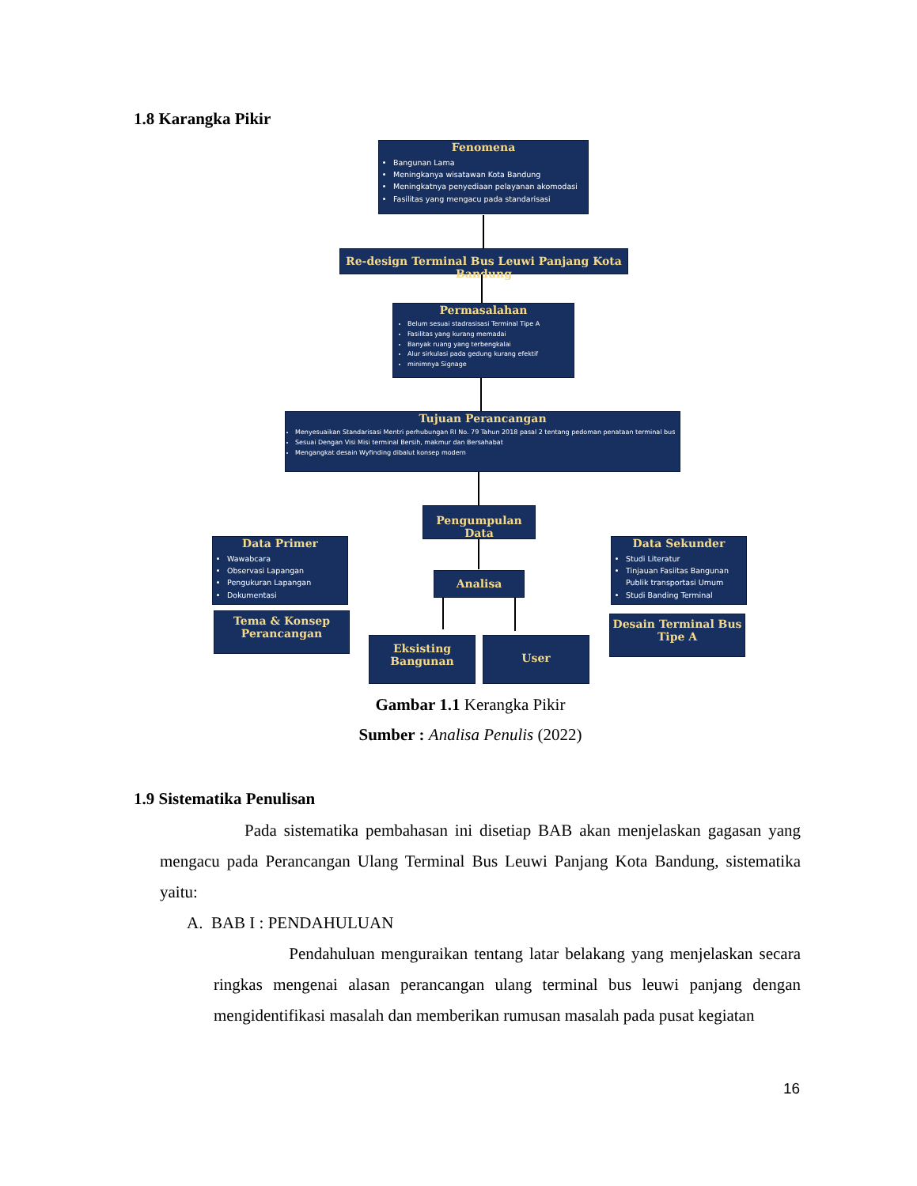1.8 Karangka Pikir
Fenomena
Bangunan Lama
Meningkanya wisatawan Kota Bandung
Meningkatnya penyediaan pelayanan akomodasi
Fasilitas yang mengacu pada standarisasi
Re-design Terminal Bus Leuwi Panjang Kota Bandung
Permasalahan
Belum sesuai stadrasisasi Terminal Tipe A
Fasilitas yang kurang memadai
Banyak ruang yang terbengkalai
Alur sirkulasi pada gedung kurang efektif
minimnya Signage
Tujuan Perancangan
Menyesuaikan Standarisasi Mentri perhubungan RI No. 79 Tahun 2018 pasal 2 tentang pedoman penataan terminal bus
Sesuai Dengan Visi Misi terminal Bersih, makmur dan Bersahabat
Mengangkat desain Wyfinding dibalut konsep modern
Pengumpulan Data
Data Primer
Wawabcara
Observasi Lapangan
Pengukuran Lapangan
Dokumentasi
Data Sekunder
Studi Literatur
Tinjauan Fasiitas Bangunan Publik transportasi Umum
Studi Banding Terminal
Analisa
Tema & Konsep
Perancangan
Desain Terminal Bus
Tipe A
Eksisting
Bangunan
User
Gambar 1.1 Kerangka Pikir
Sumber : Analisa Penulis (2022)
1.9 Sistematika Penulisan
Pada sistematika pembahasan ini disetiap BAB akan menjelaskan gagasan yang mengacu pada Perancangan Ulang Terminal Bus Leuwi Panjang Kota Bandung, sistematika yaitu:
A. BAB I : PENDAHULUAN
Pendahuluan menguraikan tentang latar belakang yang menjelaskan secara ringkas mengenai alasan perancangan ulang terminal bus leuwi panjang dengan mengidentifikasi masalah dan memberikan rumusan masalah pada pusat kegiatan
16